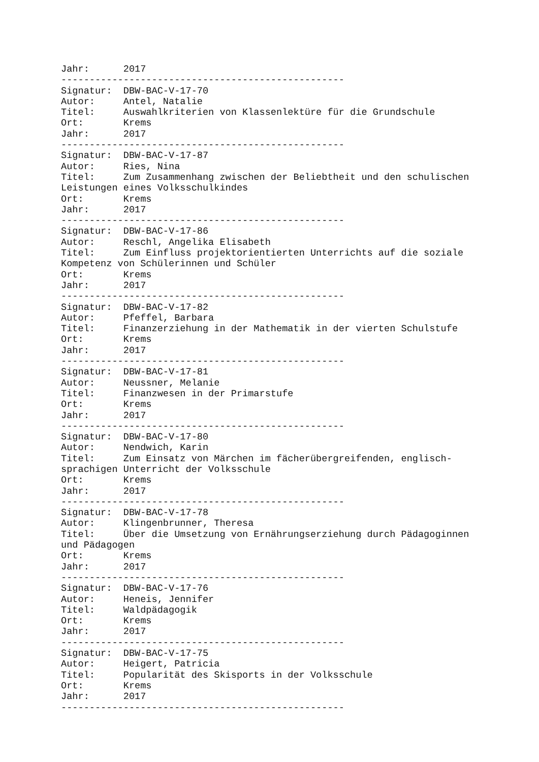Jahr:      2017
--------------------------------------------------
Signatur:  DBW-BAC-V-17-70
Autor:     Antel, Natalie
Titel:     Auswahlkriterien von Klassenlektüre für die Grundschule
Ort:       Krems
Jahr:      2017
--------------------------------------------------
Signatur:  DBW-BAC-V-17-87
Autor:     Ries, Nina
Titel:     Zum Zusammenhang zwischen der Beliebtheit und den schulischen
Leistungen eines Volksschulkindes
Ort:       Krems
Jahr:      2017
--------------------------------------------------
Signatur:  DBW-BAC-V-17-86
Autor:     Reschl, Angelika Elisabeth
Titel:     Zum Einfluss projektorientierten Unterrichts auf die soziale
Kompetenz von Schülerinnen und Schüler
Ort:       Krems
Jahr:      2017
--------------------------------------------------
Signatur:  DBW-BAC-V-17-82
Autor:     Pfeffel, Barbara
Titel:     Finanzerziehung in der Mathematik in der vierten Schulstufe
Ort:       Krems
Jahr:      2017
--------------------------------------------------
Signatur:  DBW-BAC-V-17-81
Autor:     Neussner, Melanie
Titel:     Finanzwesen in der Primarstufe
Ort:       Krems
Jahr:      2017
--------------------------------------------------
Signatur:  DBW-BAC-V-17-80
Autor:     Nendwich, Karin
Titel:     Zum Einsatz von Märchen im fächerübergreifenden, englisch-
sprachigen Unterricht der Volksschule
Ort:       Krems
Jahr:      2017
--------------------------------------------------
Signatur:  DBW-BAC-V-17-78
Autor:     Klingenbrunner, Theresa
Titel:     Über die Umsetzung von Ernährungserziehung durch Pädagoginnen
und Pädagogen
Ort:       Krems
Jahr:      2017
--------------------------------------------------
Signatur:  DBW-BAC-V-17-76
Autor:     Heneis, Jennifer
Titel:     Waldpädagogik
Ort:       Krems
Jahr:      2017
--------------------------------------------------
Signatur:  DBW-BAC-V-17-75
Autor:     Heigert, Patricia
Titel:     Popularität des Skisports in der Volksschule
Ort:       Krems
Jahr:      2017
--------------------------------------------------